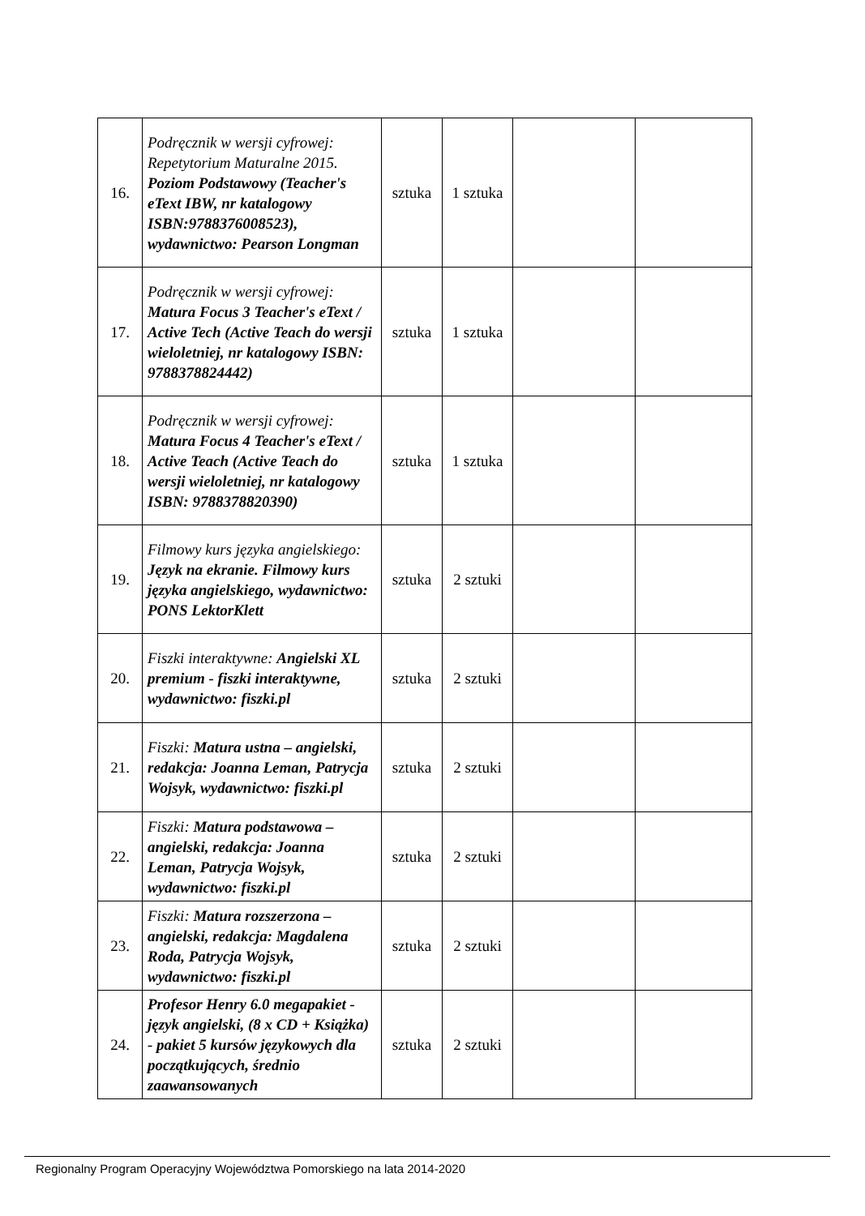| 16. | Podręcznik w wersji cyfrowej: Repetytorium Maturalne 2015. Poziom Podstawowy (Teacher's eText IBW, nr katalogowy ISBN:9788376008523), wydawnictwo: Pearson Longman | sztuka | 1 sztuka | | |
| 17. | Podręcznik w wersji cyfrowej: Matura Focus 3 Teacher's eText / Active Tech (Active Teach do wersji wieloletniej, nr katalogowy ISBN: 9788378824442) | sztuka | 1 sztuka | | |
| 18. | Podręcznik w wersji cyfrowej: Matura Focus 4 Teacher's eText / Active Teach (Active Teach do wersji wieloletniej, nr katalogowy ISBN: 9788378820390) | sztuka | 1 sztuka | | |
| 19. | Filmowy kurs języka angielskiego: Język na ekranie. Filmowy kurs języka angielskiego, wydawnictwo: PONS LektorKlett | sztuka | 2 sztuki | | |
| 20. | Fiszki interaktywne: Angielski XL premium - fiszki interaktywne, wydawnictwo: fiszki.pl | sztuka | 2 sztuki | | |
| 21. | Fiszki: Matura ustna – angielski, redakcja: Joanna Leman, Patrycja Wojsyk, wydawnictwo: fiszki.pl | sztuka | 2 sztuki | | |
| 22. | Fiszki: Matura podstawowa – angielski, redakcja: Joanna Leman, Patrycja Wojsyk, wydawnictwo: fiszki.pl | sztuka | 2 sztuki | | |
| 23. | Fiszki: Matura rozszerzona – angielski, redakcja: Magdalena Roda, Patrycja Wojsyk, wydawnictwo: fiszki.pl | sztuka | 2 sztuki | | |
| 24. | Profesor Henry 6.0 megapakiet - język angielski, (8 x CD + Książka) - pakiet 5 kursów językowych dla początkujących, średnio zaawansowanych | sztuka | 2 sztuki | | |
Regionalny Program Operacyjny Województwa Pomorskiego na lata 2014-2020